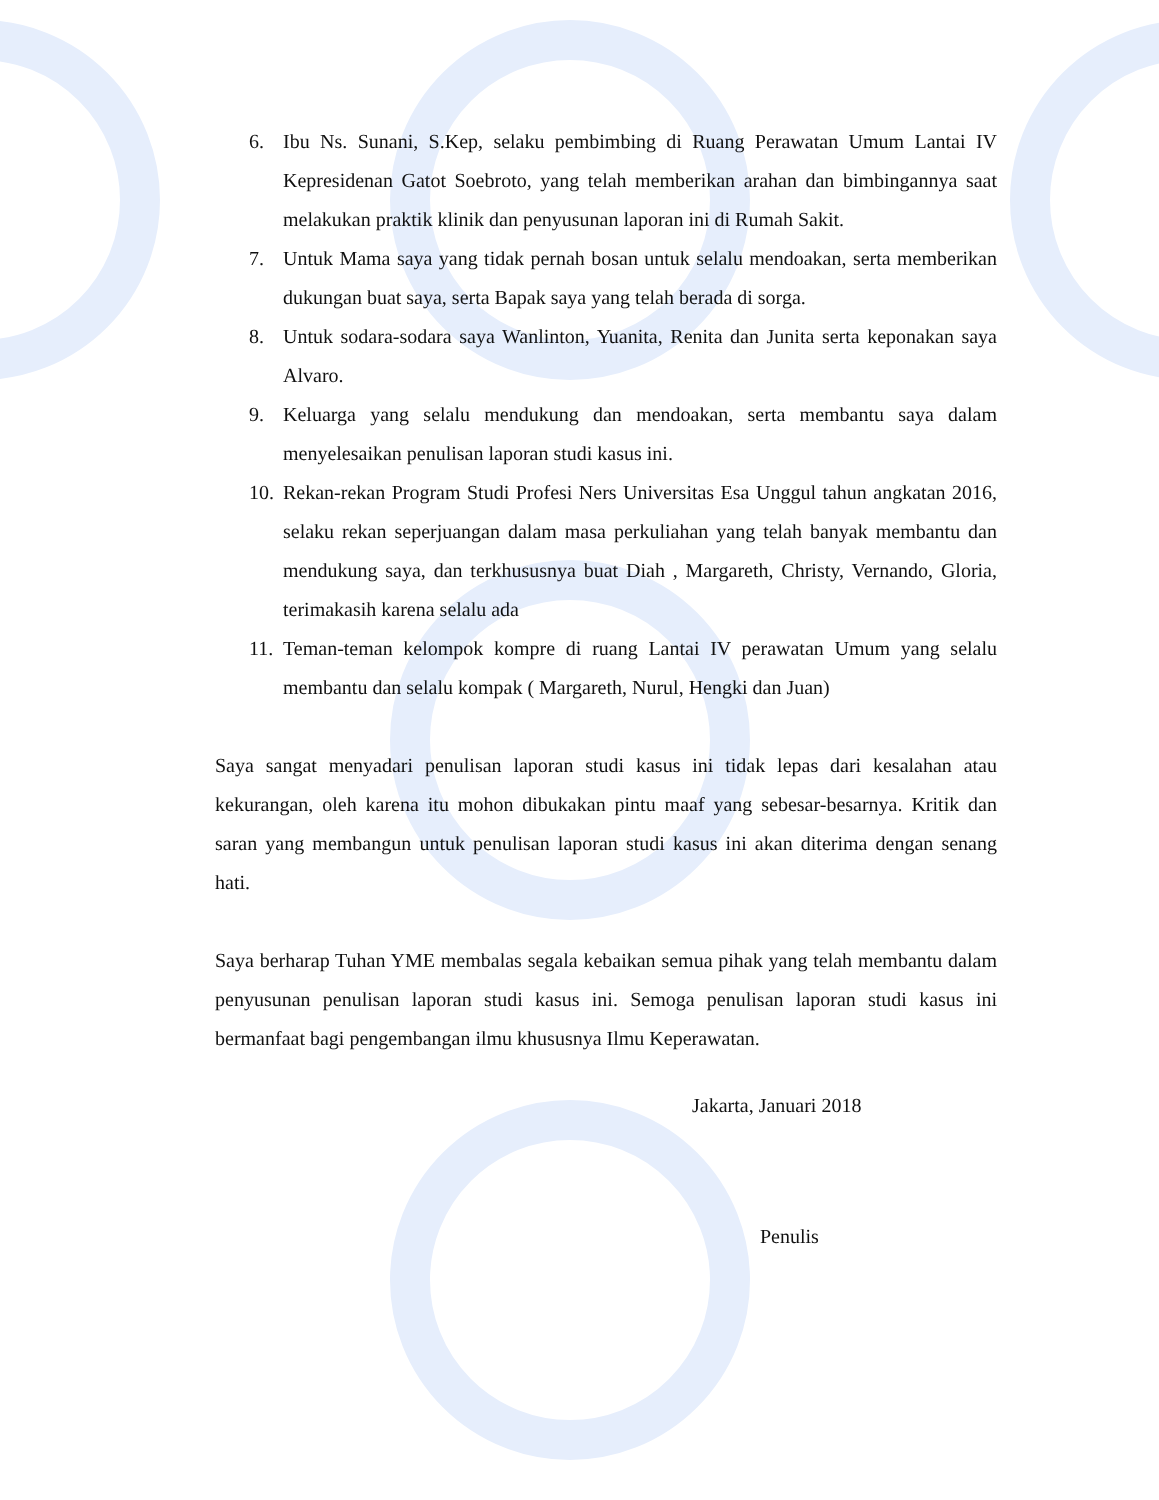6. Ibu Ns. Sunani, S.Kep, selaku pembimbing di Ruang Perawatan Umum Lantai IV Kepresidenan Gatot Soebroto, yang telah memberikan arahan dan bimbingannya saat melakukan praktik klinik dan penyusunan laporan ini di Rumah Sakit.
7. Untuk Mama saya yang tidak pernah bosan untuk selalu mendoakan, serta memberikan dukungan buat saya, serta Bapak saya yang telah berada di sorga.
8. Untuk sodara-sodara saya Wanlinton, Yuanita, Renita dan Junita serta keponakan saya Alvaro.
9. Keluarga yang selalu mendukung dan mendoakan, serta membantu saya dalam menyelesaikan penulisan laporan studi kasus ini.
10. Rekan-rekan Program Studi Profesi Ners Universitas Esa Unggul tahun angkatan 2016, selaku rekan seperjuangan dalam masa perkuliahan yang telah banyak membantu dan mendukung saya, dan terkhususnya buat Diah , Margareth, Christy, Vernando, Gloria, terimakasih karena selalu ada
11. Teman-teman kelompok kompre di ruang Lantai IV perawatan Umum yang selalu membantu dan selalu kompak ( Margareth, Nurul, Hengki dan Juan)
Saya sangat menyadari penulisan laporan studi kasus ini tidak lepas dari kesalahan atau kekurangan, oleh karena itu mohon dibukakan pintu maaf yang sebesar-besarnya. Kritik dan saran yang membangun untuk penulisan laporan studi kasus ini akan diterima dengan senang hati.
Saya berharap Tuhan YME membalas segala kebaikan semua pihak yang telah membantu dalam penyusunan penulisan laporan studi kasus ini. Semoga penulisan laporan studi kasus ini bermanfaat bagi pengembangan ilmu khususnya Ilmu Keperawatan.
Jakarta, Januari 2018
Penulis